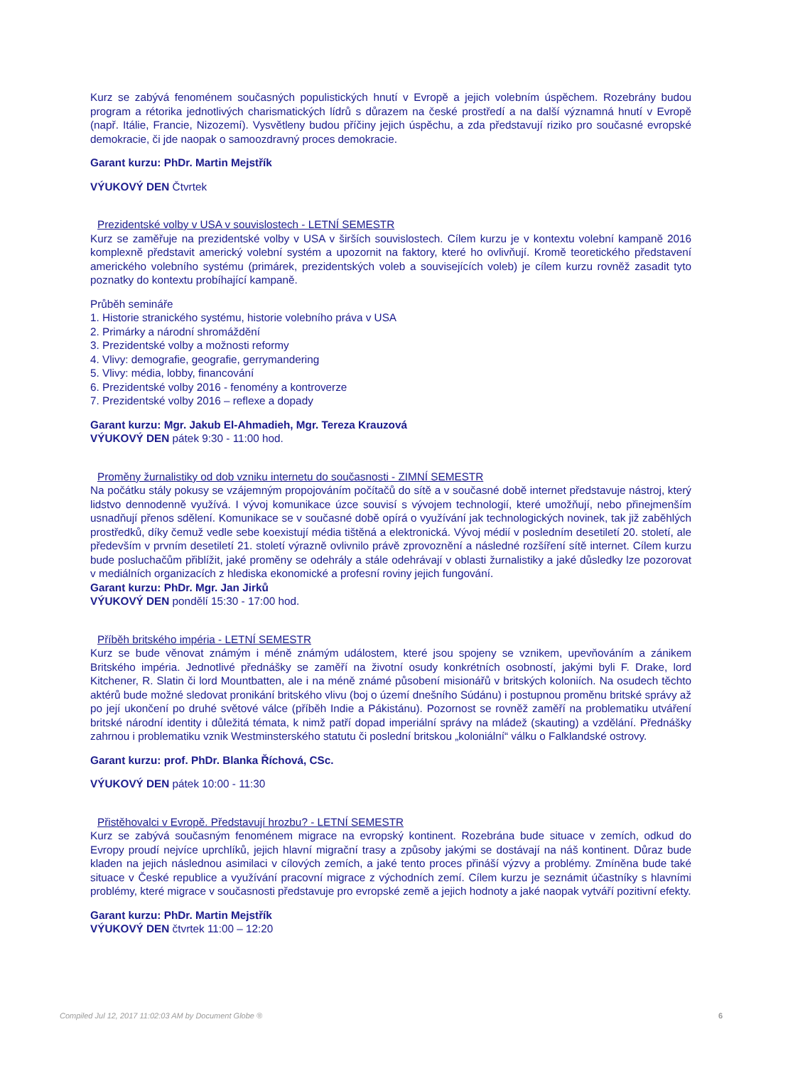Kurz se zabývá fenoménem současných populistických hnutí v Evropě a jejich volebním úspěchem. Rozebrány budou program a rétorika jednotlivých charismatických lídrů s důrazem na české prostředí a na další významná hnutí v Evropě (např. Itálie, Francie, Nizozemí). Vysvětleny budou příčiny jejich úspěchu, a zda představují riziko pro současné evropské demokracie, či jde naopak o samoozdravný proces demokracie.
Garant kurzu: PhDr. Martin Mejstřík
VÝUKOVÝ DEN Čtvrtek
Prezidentské volby v USA v souvislostech - LETNÍ SEMESTR
Kurz se zaměřuje na prezidentské volby v USA v širších souvislostech. Cílem kurzu je v kontextu volební kampaně 2016 komplexně představit americký volební systém a upozornit na faktory, které ho ovlivňují. Kromě teoretického představení amerického volebního systému (primárek, prezidentských voleb a souvisejících voleb) je cílem kurzu rovněž zasadit tyto poznatky do kontextu probíhající kampaně.
Průběh semináře
1. Historie stranického systému, historie volebního práva v USA
2. Primárky a národní shromáždění
3. Prezidentské volby a možnosti reformy
4. Vlivy: demografie, geografie, gerrymandering
5. Vlivy: média, lobby, financování
6. Prezidentské volby 2016 - fenomény a kontroverze
7. Prezidentské volby 2016 – reflexe a dopady
Garant kurzu: Mgr. Jakub El-Ahmadieh, Mgr. Tereza Krauzová
VÝUKOVÝ DEN pátek 9:30 - 11:00 hod.
Proměny žurnalistiky od dob vzniku internetu do současnosti - ZIMNÍ SEMESTR
Na počátku stály pokusy se vzájemným propojováním počítačů do sítě a v současné době internet představuje nástroj, který lidstvo dennodenně využívá. I vývoj komunikace úzce souvisí s vývojem technologií, které umožňují, nebo přinejmenším usnadňují přenos sdělení. Komunikace se v současné době opírá o využívání jak technologických novinek, tak již zaběhlých prostředků, díky čemuž vedle sebe koexistují média tištěná a elektronická. Vývoj médií v posledním desetiletí 20. století, ale především v prvním desetiletí 21. století výrazně ovlivnilo právě zprovoznění a následné rozšíření sítě internet. Cílem kurzu bude posluchačům přiblížit, jaké proměny se odehrály a stále odehrávají v oblasti žurnalistiky a jaké důsledky lze pozorovat v mediálních organizacích z hlediska ekonomické a profesní roviny jejich fungování.
Garant kurzu: PhDr. Mgr. Jan Jirků
VÝUKOVÝ DEN pondělí 15:30 - 17:00 hod.
Příběh britského impéria - LETNÍ SEMESTR
Kurz se bude věnovat známým i méně známým událostem, které jsou spojeny se vznikem, upevňováním a zánikem Britského impéria. Jednotlivé přednášky se zaměří na životní osudy konkrétních osobností, jakými byli F. Drake, lord Kitchener, R. Slatin či lord Mountbatten, ale i na méně známé působení misionářů v britských koloniích. Na osudech těchto aktérů bude možné sledovat pronikání britského vlivu (boj o území dnešního Súdánu) i postupnou proměnu britské správy až po její ukončení po druhé světové válce (příběh Indie a Pákistánu). Pozornost se rovněž zaměří na problematiku utváření britské národní identity i důležitá témata, k nimž patří dopad imperiální správy na mládež (skauting) a vzdělání. Přednášky zahrnou i problematiku vznik Westminsterského statutu či poslední britskou „koloniální“ válku o Falklandské ostrovy.
Garant kurzu: prof. PhDr. Blanka Říchová, CSc.
VÝUKOVÝ DEN pátek 10:00 - 11:30
Přistěhovalci v Evropě. Představují hrozbu? - LETNÍ SEMESTR
Kurz se zabývá současným fenoménem migrace na evropský kontinent. Rozebrána bude situace v zemích, odkud do Evropy proudí nejvíce uprchlíků, jejich hlavní migrační trasy a způsoby jakými se dostávají na náš kontinent. Důraz bude kladen na jejich následnou asimilaci v cílových zemích, a jaké tento proces přináší výzvy a problémy. Zmíněna bude také situace v České republice a využívání pracovní migrace z východních zemí. Cílem kurzu je seznámit účastníky s hlavními problémy, které migrace v současnosti představuje pro evropské země a jejich hodnoty a jaké naopak vytváří pozitivní efekty.
Garant kurzu: PhDr. Martin Mejstřík
VÝUKOVÝ DEN čtvrtek 11:00 – 12:20
Compiled Jul 12, 2017 11:02:03 AM by Document Globe ® 6